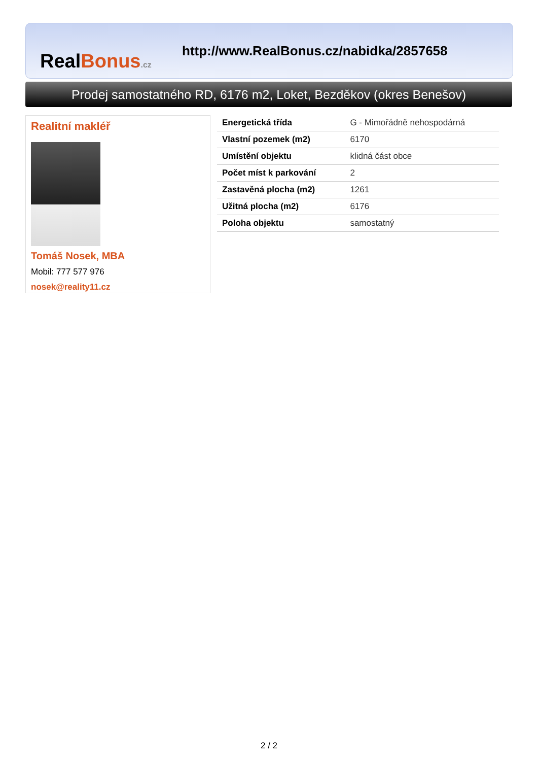RealBonus.cz
http://www.RealBonus.cz/nabidka/2857658
Prodej samostatného RD, 6176 m2, Loket, Bezděkov (okres Benešov)
Realitní makléř
Tomáš Nosek, MBA
Mobil: 777 577 976
nosek@reality11.cz
| Energetická třída | G - Mimořádně nehospodárná |
| Vlastní pozemek (m2) | 6170 |
| Umístění objektu | klidná část obce |
| Počet míst k parkování | 2 |
| Zastavěná plocha (m2) | 1261 |
| Užitná plocha (m2) | 6176 |
| Poloha objektu | samostatný |
2 / 2